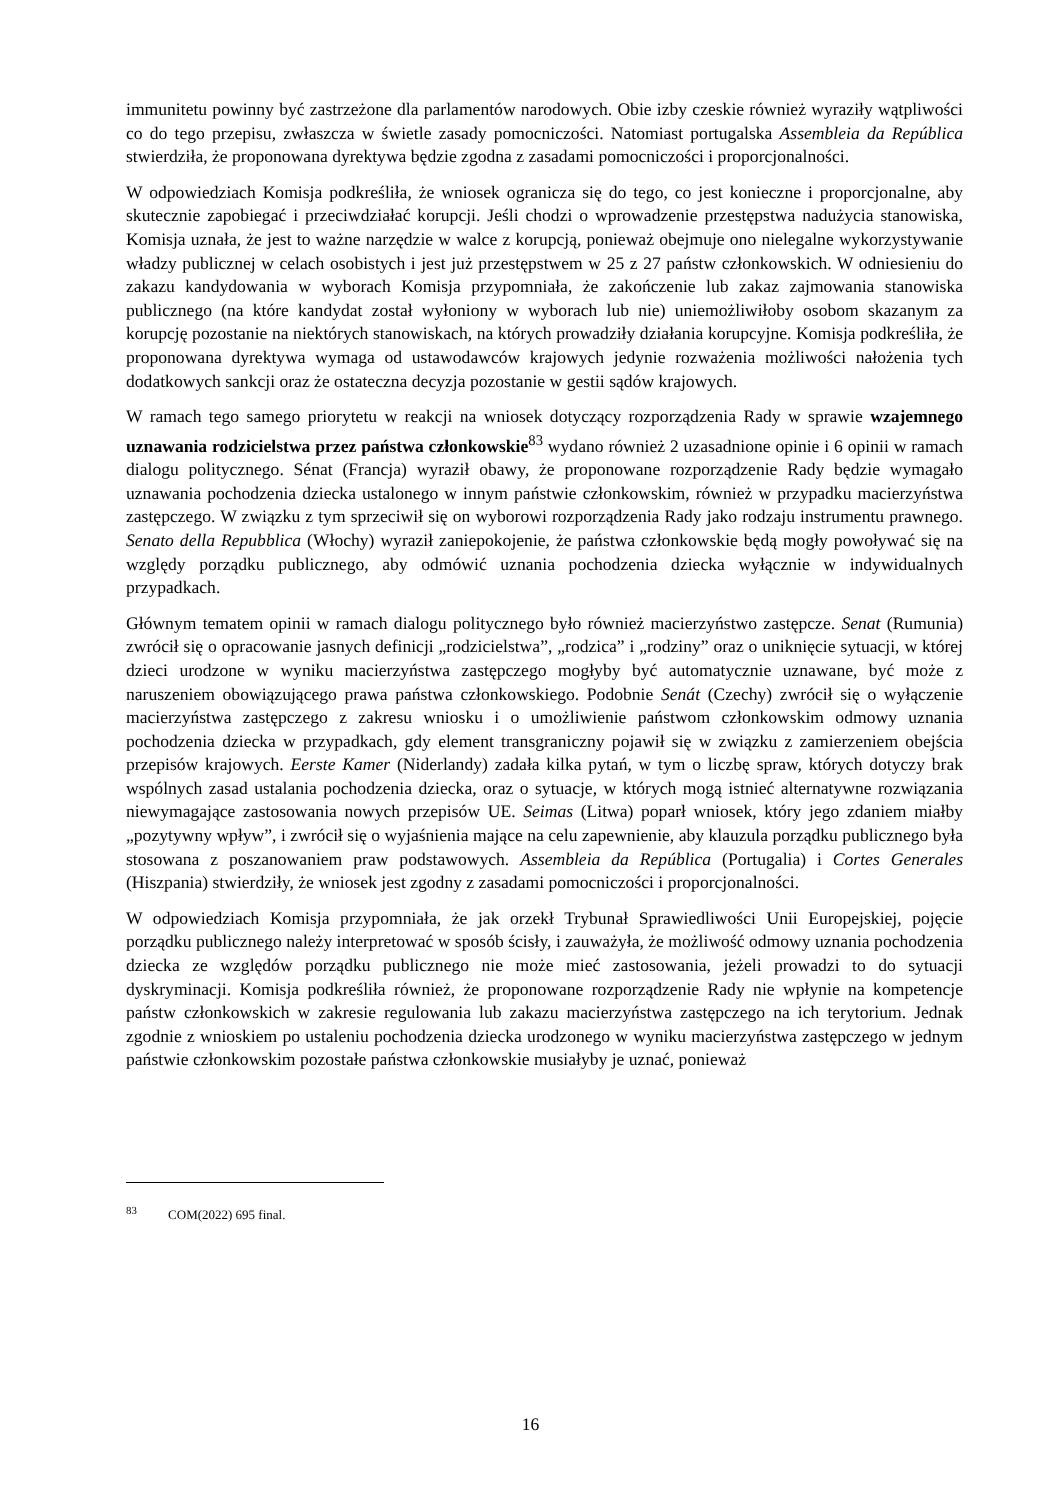immunitetu powinny być zastrzeżone dla parlamentów narodowych. Obie izby czeskie również wyraziły wątpliwości co do tego przepisu, zwłaszcza w świetle zasady pomocniczości. Natomiast portugalska Assembleia da República stwierdziła, że proponowana dyrektywa będzie zgodna z zasadami pomocniczości i proporcjonalności.
W odpowiedziach Komisja podkreśliła, że wniosek ogranicza się do tego, co jest konieczne i proporcjonalne, aby skutecznie zapobiegać i przeciwdziałać korupcji. Jeśli chodzi o wprowadzenie przestępstwa nadużycia stanowiska, Komisja uznała, że jest to ważne narzędzie w walce z korupcją, ponieważ obejmuje ono nielegalne wykorzystywanie władzy publicznej w celach osobistych i jest już przestępstwem w 25 z 27 państw członkowskich. W odniesieniu do zakazu kandydowania w wyborach Komisja przypomniała, że zakończenie lub zakaz zajmowania stanowiska publicznego (na które kandydat został wyłoniony w wyborach lub nie) uniemożliwiłoby osobom skazanym za korupcję pozostanie na niektórych stanowiskach, na których prowadziły działania korupcyjne. Komisja podkreśliła, że proponowana dyrektywa wymaga od ustawodawców krajowych jedynie rozważenia możliwości nałożenia tych dodatkowych sankcji oraz że ostateczna decyzja pozostanie w gestii sądów krajowych.
W ramach tego samego priorytetu w reakcji na wniosek dotyczący rozporządzenia Rady w sprawie wzajemnego uznawania rodzicielstwa przez państwa członkowskie<sup>83</sup> wydano również 2 uzasadnione opinie i 6 opinii w ramach dialogu politycznego. Sénat (Francja) wyraził obawy, że proponowane rozporządzenie Rady będzie wymagało uznawania pochodzenia dziecka ustalonego w innym państwie członkowskim, również w przypadku macierzyństwa zastępczego. W związku z tym sprzeciwił się on wyborowi rozporządzenia Rady jako rodzaju instrumentu prawnego. Senato della Repubblica (Włochy) wyraził zaniepokojenie, że państwa członkowskie będą mogły powoływać się na względy porządku publicznego, aby odmówić uznania pochodzenia dziecka wyłącznie w indywidualnych przypadkach.
Głównym tematem opinii w ramach dialogu politycznego było również macierzyństwo zastępcze. Senat (Rumunia) zwrócił się o opracowanie jasnych definicji „rodzicielstwa”, „rodzica” i „rodziny” oraz o uniknięcie sytuacji, w której dzieci urodzone w wyniku macierzyństwa zastępczego mogłyby być automatycznie uznawane, być może z naruszeniem obowiązującego prawa państwa członkowskiego. Podobnie Senát (Czechy) zwrócił się o wyłączenie macierzyństwa zastępczego z zakresu wniosku i o umożliwienie państwom członkowskim odmowy uznania pochodzenia dziecka w przypadkach, gdy element transgraniczny pojawił się w związku z zamierzeniem obejścia przepisów krajowych. Eerste Kamer (Niderlandy) zadała kilka pytań, w tym o liczbę spraw, których dotyczy brak wspólnych zasad ustalania pochodzenia dziecka, oraz o sytuacje, w których mogą istnieć alternatywne rozwiązania niewymagające zastosowania nowych przepisów UE. Seimas (Litwa) poparł wniosek, który jego zdaniem miałby „pozytywny wpływ”, i zwrócił się o wyjaśnienia mające na celu zapewnienie, aby klauzula porządku publicznego była stosowana z poszanowaniem praw podstawowych. Assembleia da República (Portugalia) i Cortes Generales (Hiszpania) stwierdziły, że wniosek jest zgodny z zasadami pomocniczości i proporcjonalności.
W odpowiedziach Komisja przypomniała, że jak orzekł Trybunał Sprawiedliwości Unii Europejskiej, pojęcie porządku publicznego należy interpretować w sposób ścisły, i zauważyła, że możliwość odmowy uznania pochodzenia dziecka ze względów porządku publicznego nie może mieć zastosowania, jeżeli prowadzi to do sytuacji dyskryminacji. Komisja podkreśliła również, że proponowane rozporządzenie Rady nie wpłynie na kompetencje państw członkowskich w zakresie regulowania lub zakazu macierzyństwa zastępczego na ich terytorium. Jednak zgodnie z wnioskiem po ustaleniu pochodzenia dziecka urodzonego w wyniku macierzyństwa zastępczego w jednym państwie członkowskim pozostałe państwa członkowskie musiałyby je uznać, ponieważ
<sup>83</sup> COM(2022) 695 final.
16